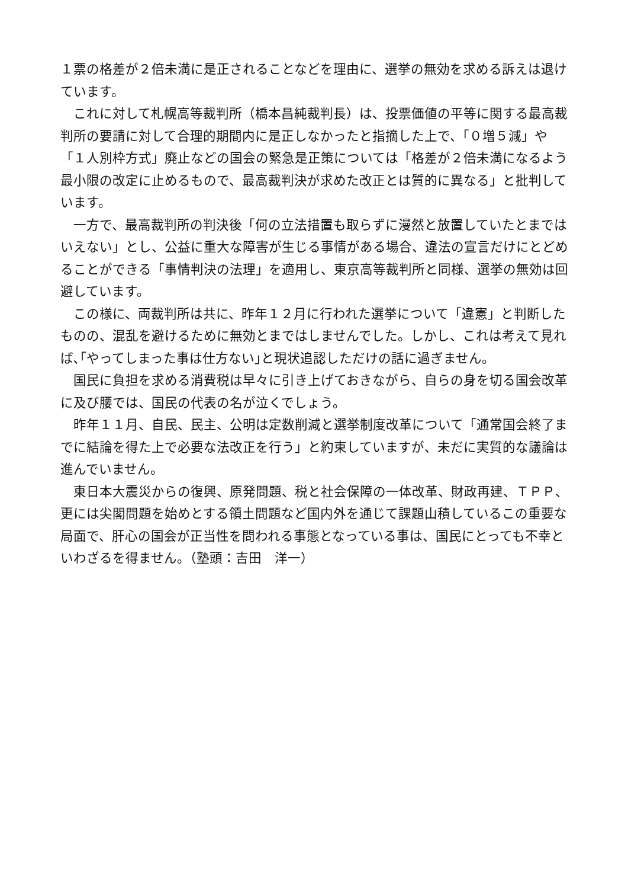１票の格差が２倍未満に是正されることなどを理由に、選挙の無効を求める訴えは退けています。
　これに対して札幌高等裁判所（橋本昌純裁判長）は、投票価値の平等に関する最高裁判所の要請に対して合理的期間内に是正しなかったと指摘した上で、「０増５減」や「１人別枠方式」廃止などの国会の緊急是正策については「格差が２倍未満になるよう最小限の改定に止めるもので、最高裁判決が求めた改正とは質的に異なる」と批判しています。
　一方で、最高裁判所の判決後「何の立法措置も取らずに漫然と放置していたとまではいえない」とし、公益に重大な障害が生じる事情がある場合、違法の宣言だけにとどめることができる「事情判決の法理」を適用し、東京高等裁判所と同様、選挙の無効は回避しています。
　この様に、両裁判所は共に、昨年１２月に行われた選挙について「違憲」と判断したものの、混乱を避けるために無効とまではしませんでした。しかし、これは考えて見れば､｢やってしまった事は仕方ない｣と現状追認しただけの話に過ぎません。
　国民に負担を求める消費税は早々に引き上げておきながら、自らの身を切る国会改革に及び腰では、国民の代表の名が泣くでしょう。
　昨年１１月、自民、民主、公明は定数削減と選挙制度改革について「通常国会終了までに結論を得た上で必要な法改正を行う」と約束していますが、未だに実質的な議論は進んでいません。
　東日本大震災からの復興、原発問題、税と社会保障の一体改革、財政再建、ＴＰＰ、更には尖閣問題を始めとする領土問題など国内外を通じて課題山積しているこの重要な局面で、肝心の国会が正当性を問われる事態となっている事は、国民にとっても不幸といわざるを得ません。（塾頭：吉田　洋一）